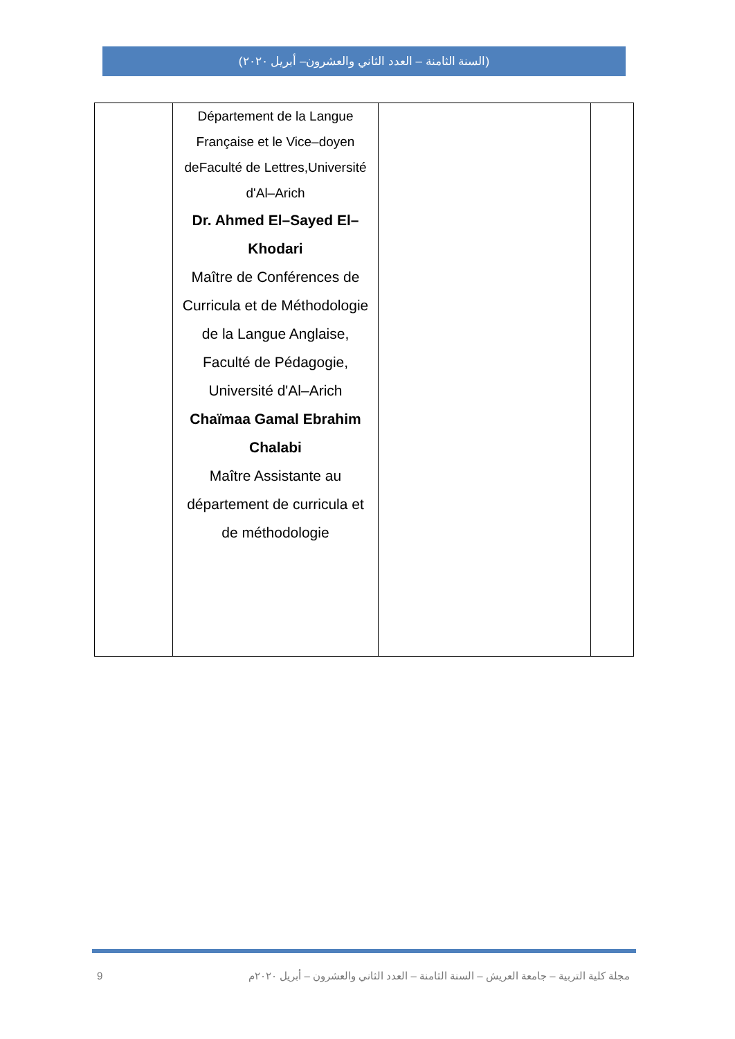(السنة الثامنة – العدد الثاني والعشرون– أبريل ٢٠٢٠)
| | Département de la Langue Française et le Vice–doyen deFaculté de Lettres,Université d'Al–Arich Dr. Ahmed El–Sayed El–Khodari Maître de Conférences de Curricula et de Méthodologie de la Langue Anglaise, Faculté de Pédagogie, Université d'Al–Arich Chaïmaa Gamal Ebrahim Chalabi Maître Assistante au département de curricula et de méthodologie | | |
9 مجلة كلية التربية – جامعة العريش – السنة الثامنة – العدد الثاني والعشرون – أبريل ٢٠٢٠م